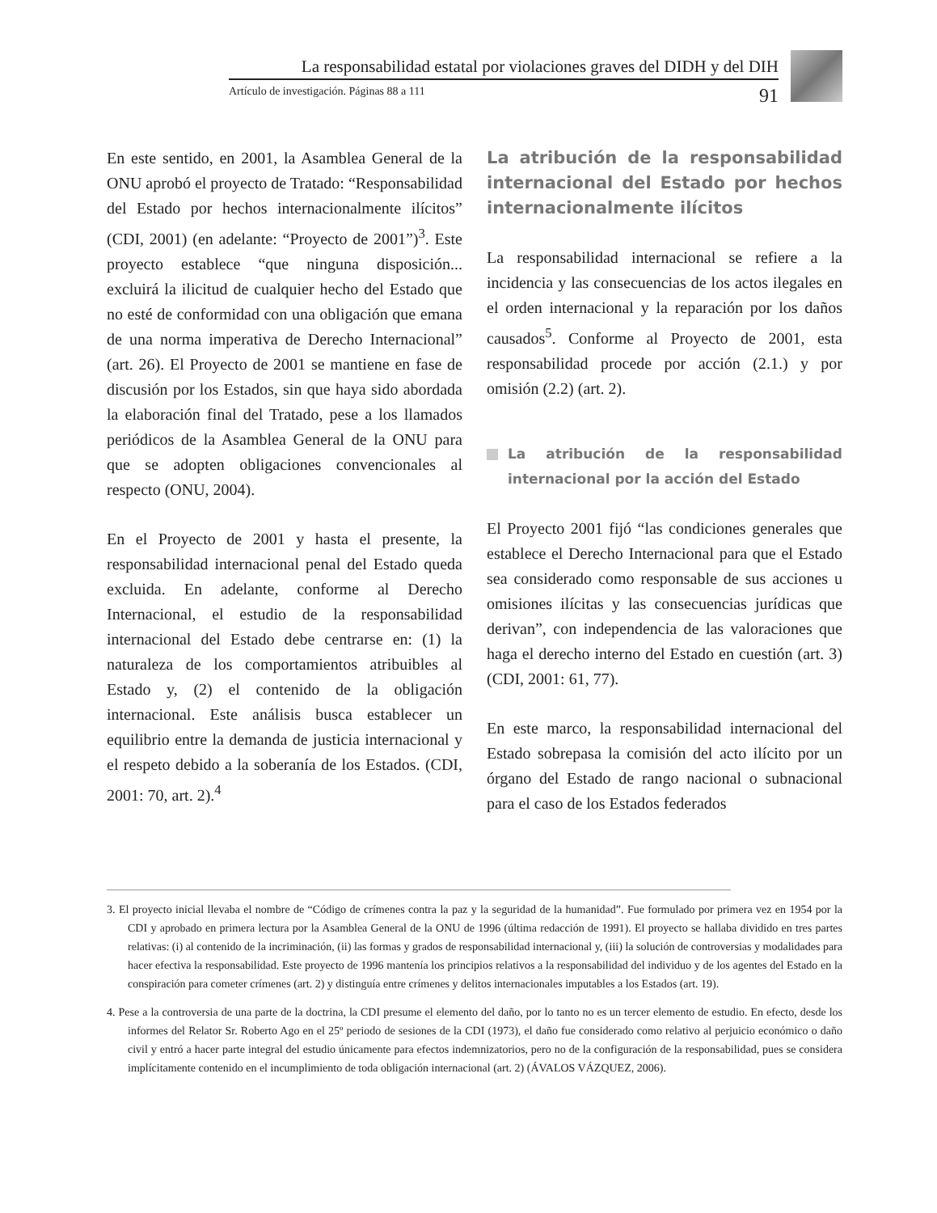La responsabilidad estatal por violaciones graves del DIDH y del DIH
Artículo de investigación. Páginas 88 a 111 91
En este sentido, en 2001, la Asamblea General de la ONU aprobó el proyecto de Tratado: “Responsabilidad del Estado por hechos internacionalmente ilícitos” (CDI, 2001) (en adelante: “Proyecto de 2001”)<sup>3</sup>. Este proyecto establece “que ninguna disposición... excluirá la ilicitud de cualquier hecho del Estado que no esté de conformidad con una obligación que emana de una norma imperativa de Derecho Internacional” (art. 26). El Proyecto de 2001 se mantiene en fase de discusión por los Estados, sin que haya sido abordada la elaboración final del Tratado, pese a los llamados periódicos de la Asamblea General de la ONU para que se adopten obligaciones convencionales al respecto (ONU, 2004).
En el Proyecto de 2001 y hasta el presente, la responsabilidad internacional penal del Estado queda excluida. En adelante, conforme al Derecho Internacional, el estudio de la responsabilidad internacional del Estado debe centrarse en: (1) la naturaleza de los comportamientos atribuibles al Estado y, (2) el contenido de la obligación internacional. Este análisis busca establecer un equilibrio entre la demanda de justicia internacional y el respeto debido a la soberanía de los Estados. (CDI, 2001: 70, art. 2).<sup>4</sup>
La atribución de la responsabilidad internacional del Estado por hechos internacionalmente ilícitos
La responsabilidad internacional se refiere a la incidencia y las consecuencias de los actos ilegales en el orden internacional y la reparación por los daños causados<sup>5</sup>. Conforme al Proyecto de 2001, esta responsabilidad procede por acción (2.1.) y por omisión (2.2) (art. 2).
La atribución de la responsabilidad internacional por la acción del Estado
El Proyecto 2001 fijó “las condiciones generales que establece el Derecho Internacional para que el Estado sea considerado como responsable de sus acciones u omisiones ilícitas y las consecuencias jurídicas que derivan”, con independencia de las valoraciones que haga el derecho interno del Estado en cuestión (art. 3) (CDI, 2001: 61, 77).
En este marco, la responsabilidad internacional del Estado sobrepasa la comisión del acto ilícito por un órgano del Estado de rango nacional o subnacional para el caso de los Estados federados
3. El proyecto inicial llevaba el nombre de “Código de crímenes contra la paz y la seguridad de la humanidad”. Fue formulado por primera vez en 1954 por la CDI y aprobado en primera lectura por la Asamblea General de la ONU de 1996 (última redacción de 1991). El proyecto se hallaba dividido en tres partes relativas: (i) al contenido de la incriminación, (ii) las formas y grados de responsabilidad internacional y, (iii) la solución de controversias y modalidades para hacer efectiva la responsabilidad. Este proyecto de 1996 mantenía los principios relativos a la responsabilidad del individuo y de los agentes del Estado en la conspiración para cometer crímenes (art. 2) y distinguía entre crímenes y delitos internacionales imputables a los Estados (art. 19).
4. Pese a la controversia de una parte de la doctrina, la CDI presume el elemento del daño, por lo tanto no es un tercer elemento de estudio. En efecto, desde los informes del Relator Sr. Roberto Ago en el 25º periodo de sesiones de la CDI (1973), el daño fue considerado como relativo al perjuicio económico o daño civil y entró a hacer parte integral del estudio únicamente para efectos indemnizatorios, pero no de la configuración de la responsabilidad, pues se considera implícitamente contenido en el incumplimiento de toda obligación internacional (art. 2) (ÁVALOS VÁZQUEZ, 2006).